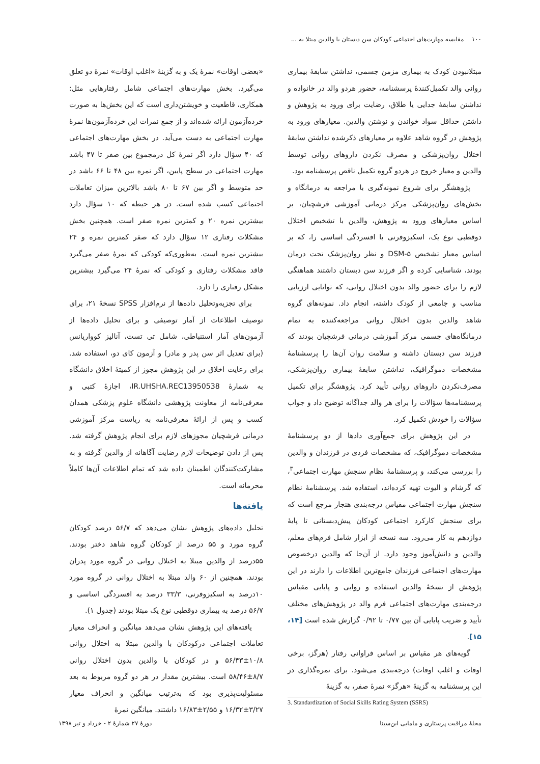۱۰۰ مقایسه مهارت‌های اجتماعی کودکان سن دبستان با والدین مبتلا به ...
مبتلانبودن کودک به بیماری مزمن جسمی، نداشتن سابقهٔ بیماری روانی والد تکمیل‌کنندهٔ پرسشنامه، حضور هردو والد در خانواده و نداشتن سابقهٔ جدایی یا طلاق، رضایت برای ورود به پژوهش و داشتن حداقل سواد خواندن و نوشتن والدین. معیارهای ورود به پژوهش در گروه شاهد علاوه بر معیارهای ذکرشده نداشتن سابقهٔ اختلال روان‌پزشکی و مصرف نکردن داروهای روانی توسط والدین و معیار خروج در هردو گروه تکمیل ناقص پرسشنامه بود.
پژوهشگر برای شروع نمونه‌گیری با مراجعه به درمانگاه و بخش‌های روان‌پزشکی مرکز درمانی آموزشی فرشچیان، بر اساس معیارهای ورود به پژوهش، والدین با تشخیص اختلال دوقطبی نوع یک، اسکیزوفرنی یا افسردگی اساسی را، که بر اساس معیار تشخیص DSM-۵ و نظر روان‌پزشک تحت درمان بودند، شناسایی کرده و اگر فرزند سن دبستان داشتند هماهنگی لازم را برای حضور والد بدون اختلال روانی، که توانایی ارزیابی مناسب و جامعی از کودک داشته، انجام داد. نمونه‌های گروه شاهد والدین بدون اختلال روانی مراجعه‌کننده به تمام درمانگاه‌های جسمی مرکز آموزشی درمانی فرشچیان بودند که فرزند سن دبستان داشته و سلامت روان آن‌ها را پرسشنامهٔ مشخصات دموگرافیک، نداشتن سابقهٔ بیماری روان‌پزشکی، مصرف‌نکردن داروهای روانی تأیید کرد. پژوهشگر برای تکمیل پرسشنامه‌ها سؤالات را برای هر والد جداگانه توضیح داد و جواب سؤالات را خودش تکمیل کرد.
در این پژوهش برای جمع‌آوری دادها از دو پرسشنامهٔ مشخصات دموگرافیک، که مشخصات فردی در فرزندان و والدین را بررسی می‌کند، و پرسشنامهٔ نظام سنجش مهارت اجتماعی<sup>۳</sup>، که گرشام و الیوت تهیه کرده‌اند، استفاده شد. پرسشنامهٔ نظام سنجش مهارت اجتماعی مقیاس درجه‌بندی هنجار مرجع است که برای سنجش کارکرد اجتماعی کودکان پیش‌دبستانی تا پایهٔ دوازدهم به کار می‌رود. سه نسخه از ابزار شامل فرم‌های معلم، والدین و دانش‌آموز وجود دارد. از آن‌جا که والدین درخصوص مهارت‌های اجتماعی فرزندان جامع‌ترین اطلاعات را دارند در این پژوهش از نسخهٔ والدین استفاده و روایی و پایایی مقیاس درجه‌بندی مهارت‌های اجتماعی فرم والد در پژوهش‌های مختلف تأیید و ضریب پایایی آن بین ۰/۷۷ تا ۰/۹۲ گزارش شده است [۱۴، ۱۵].
گویه‌های هر مقیاس بر اساس فراوانی رفتار (هرگز، برخی اوقات و اغلب اوقات) درجه‌بندی می‌شود. برای نمره‌گذاری در این پرسشنامه به گزینهٔ «هرگز» نمرهٔ صفر، به گزینهٔ
3. Standardization of Social Skills Rating System (SSRS)
«بعضی اوقات» نمرهٔ یک و به گزینهٔ «اغلب اوقات» نمرهٔ دو تعلق می‌گیرد. بخش مهارت‌های اجتماعی شامل رفتارهایی مثل: همکاری، قاطعیت و خویشتن‌داری است که این بخش‌ها به صورت خرده‌آزمون ارائه شده‌اند و از جمع نمرات این خرده‌آزمون‌ها نمرهٔ مهارت اجتماعی به دست می‌آید. در بخش مهارت‌های اجتماعی که ۴۰ سؤال دارد اگر نمرهٔ کل درمجموع بین صفر تا ۴۷ باشد مهارت اجتماعی در سطح پایین، اگر نمره بین ۴۸ تا ۶۶ باشد در حد متوسط و اگر بین ۶۷ تا ۸۰ باشد بالاترین میزان تعاملات اجتماعی کسب شده است. در هر حیطه که ۱۰ سؤال دارد بیشترین نمره ۲۰ و کمترین نمره صفر است. همچنین بخش مشکلات رفتاری ۱۲ سؤال دارد که صفر کمترین نمره و ۲۴ بیشترین نمره است. به‌طوری‌که کودکی که نمرهٔ صفر می‌گیرد فاقد مشکلات رفتاری و کودکی که نمرهٔ ۲۴ می‌گیرد بیشترین مشکل رفتاری را دارد.
برای تجزیه‌وتحلیل داده‌ها از نرم‌افزار SPSS نسخهٔ ۲۱، برای توصیف اطلاعات از آمار توصیفی و برای تحلیل داده‌ها از آزمون‌های آمار استنباطی، شامل تی تست، آنالیز کوواریانس (برای تعدیل اثر سن پدر و مادر) و آزمون کای دو، استفاده شد. برای رعایت اخلاق در این پژوهش مجوز از کمیتهٔ اخلاق دانشگاه به شمارهٔ IR.UHSHA.REC13950538، اجازهٔ کتبی و معرفی‌نامه از معاونت پژوهشی دانشگاه علوم پزشکی همدان کسب و پس از ارائهٔ معرفی‌نامه به ریاست مرکز آموزشی درمانی فرشچیان مجوزهای لازم برای انجام پژوهش گرفته شد. پس از دادن توضیحات لازم رضایت آگاهانه از والدین گرفته و به مشارکت‌کنندگان اطمینان داده شد که تمام اطلاعات آن‌ها کاملاً محرمانه است.
یافته‌ها
تحلیل داده‌های پژوهش نشان می‌دهد که ۵۶/۷ درصد کودکان گروه مورد و ۵۵ درصد از کودکان گروه شاهد دختر بودند. ۵۵درصد از والدین مبتلا به اختلال روانی در گروه مورد پدران بودند. همچنین از ۶۰ والد مبتلا به اختلال روانی در گروه مورد ۱۰درصد به اسکیزوفرنی، ۳۳/۳ درصد به افسردگی اساسی و ۵۶/۷ درصد به بیماری دوقطبی نوع یک مبتلا بودند (جدول ۱).
یافته‌های این پژوهش نشان می‌دهد میانگین و انحراف معیار تعاملات اجتماعی درکودکان با والدین مبتلا به اختلال روانی ۱۰/۸±۵۶/۴۳ و در کودکان با والدین بدون اختلال روانی ۸/۷±۵۸/۴۶ است. بیشترین مقدار در هر دو گروه مربوط به بعد مسئولیت‌پذیری بود که به‌ترتیب میانگین و انحراف معیار ۳/۲۷±۱۶/۳۲ و ۲/۵۵±۱۶/۸۳ داشتند. میانگین نمرهٔ
مجلهٔ مراقبت پرستاری و مامایی ابن‌سینا دورهٔ ۲۷ شمارهٔ ۲ - خرداد و تیر ۱۳۹۸